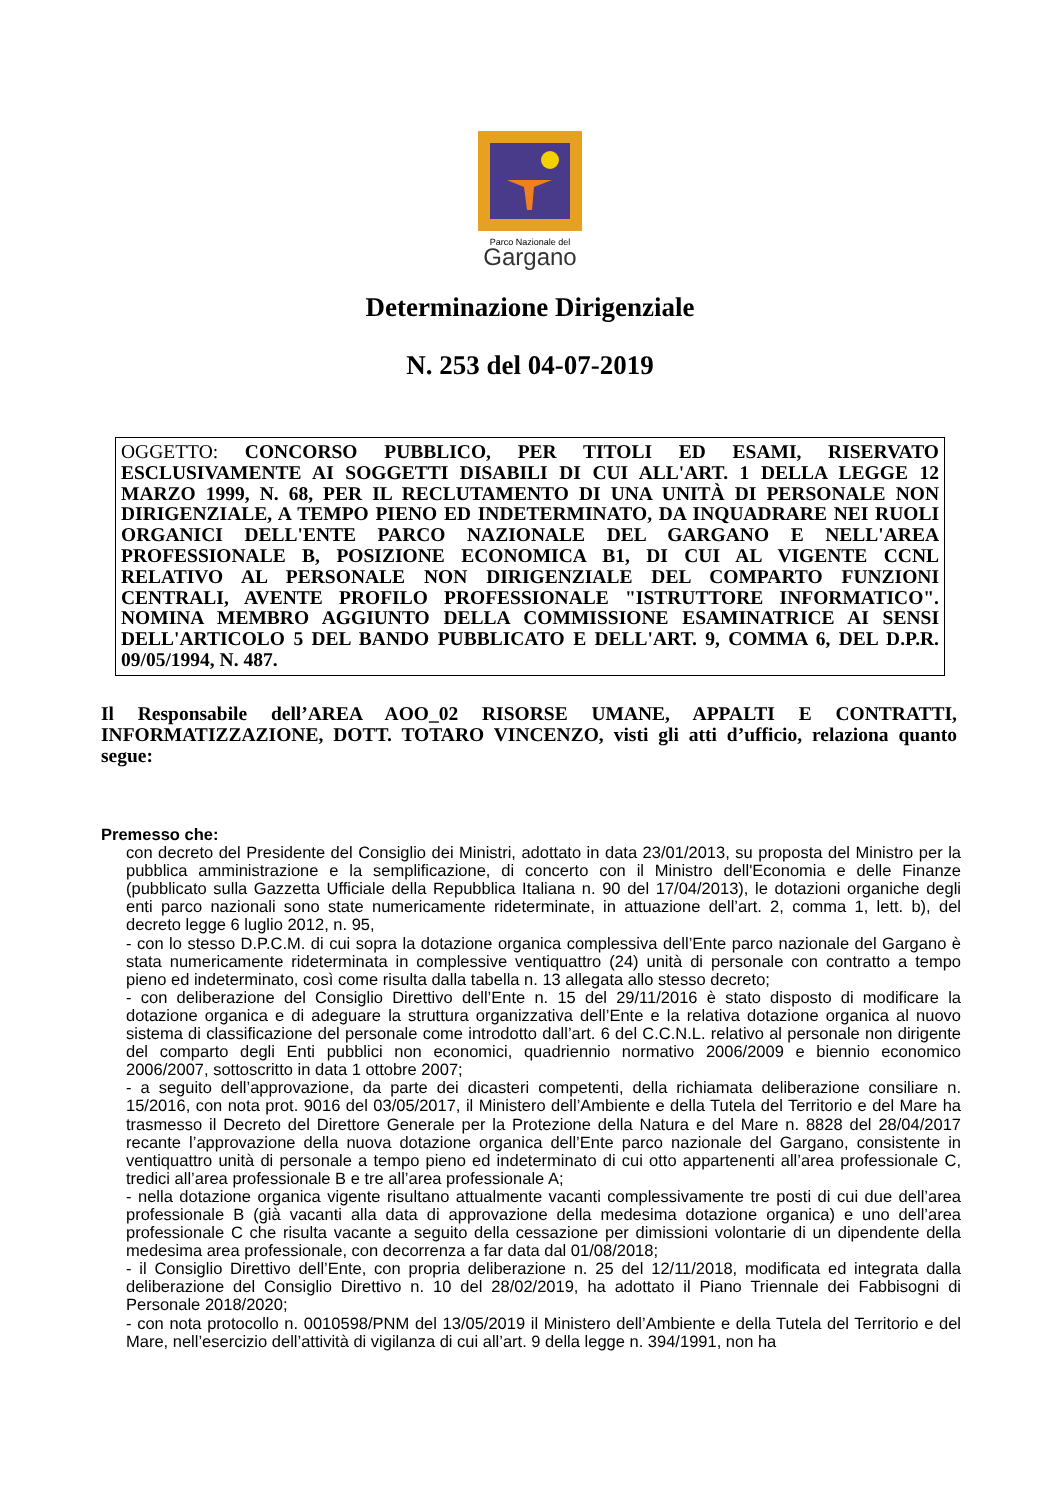Parco Nazionale del
Gargano
Determinazione Dirigenziale
N. 253 del 04-07-2019
OGGETTO: CONCORSO PUBBLICO, PER TITOLI ED ESAMI, RISERVATO ESCLUSIVAMENTE AI SOGGETTI DISABILI DI CUI ALL'ART. 1 DELLA LEGGE 12 MARZO 1999, N. 68, PER IL RECLUTAMENTO DI UNA UNITÀ DI PERSONALE NON DIRIGENZIALE, A TEMPO PIENO ED INDETERMINATO, DA INQUADRARE NEI RUOLI ORGANICI DELL'ENTE PARCO NAZIONALE DEL GARGANO E NELL'AREA PROFESSIONALE B, POSIZIONE ECONOMICA B1, DI CUI AL VIGENTE CCNL RELATIVO AL PERSONALE NON DIRIGENZIALE DEL COMPARTO FUNZIONI CENTRALI, AVENTE PROFILO PROFESSIONALE "ISTRUTTORE INFORMATICO". NOMINA MEMBRO AGGIUNTO DELLA COMMISSIONE ESAMINATRICE AI SENSI DELL'ARTICOLO 5 DEL BANDO PUBBLICATO E DELL'ART. 9, COMMA 6, DEL D.P.R. 09/05/1994, N. 487.
Il Responsabile dell’AREA AOO_02 RISORSE UMANE, APPALTI E CONTRATTI, INFORMATIZZAZIONE, DOTT. TOTARO VINCENZO, visti gli atti d’ufficio, relaziona quanto segue:
Premesso che:
con decreto del Presidente del Consiglio dei Ministri, adottato in data 23/01/2013, su proposta del Ministro per la pubblica amministrazione e la semplificazione, di concerto con il Ministro dell'Economia e delle Finanze (pubblicato sulla Gazzetta Ufficiale della Repubblica Italiana n. 90 del 17/04/2013), le dotazioni organiche degli enti parco nazionali sono state numericamente rideterminate, in attuazione dell’art. 2, comma 1, lett. b), del decreto legge 6 luglio 2012, n. 95,
- con lo stesso D.P.C.M. di cui sopra la dotazione organica complessiva dell’Ente parco nazionale del Gargano è stata numericamente rideterminata in complessive ventiquattro (24) unità di personale con contratto a tempo pieno ed indeterminato, così come risulta dalla tabella n. 13 allegata allo stesso decreto;
- con deliberazione del Consiglio Direttivo dell’Ente n. 15 del 29/11/2016 è stato disposto di modificare la dotazione organica e di adeguare la struttura organizzativa dell’Ente e la relativa dotazione organica al nuovo sistema di classificazione del personale come introdotto dall’art. 6 del C.C.N.L. relativo al personale non dirigente del comparto degli Enti pubblici non economici, quadriennio normativo 2006/2009 e biennio economico 2006/2007, sottoscritto in data 1 ottobre 2007;
- a seguito dell’approvazione, da parte dei dicasteri competenti, della richiamata deliberazione consiliare n. 15/2016, con nota prot. 9016 del 03/05/2017, il Ministero dell’Ambiente e della Tutela del Territorio e del Mare ha trasmesso il Decreto del Direttore Generale per la Protezione della Natura e del Mare n. 8828 del 28/04/2017 recante l’approvazione della nuova dotazione organica dell’Ente parco nazionale del Gargano, consistente in ventiquattro unità di personale a tempo pieno ed indeterminato di cui otto appartenenti all’area professionale C, tredici all’area professionale B e tre all’area professionale A;
- nella dotazione organica vigente risultano attualmente vacanti complessivamente tre posti di cui due dell’area professionale B (già vacanti alla data di approvazione della medesima dotazione organica) e uno dell’area professionale C che risulta vacante a seguito della cessazione per dimissioni volontarie di un dipendente della medesima area professionale, con decorrenza a far data dal 01/08/2018;
- il Consiglio Direttivo dell’Ente, con propria deliberazione n. 25 del 12/11/2018, modificata ed integrata dalla deliberazione del Consiglio Direttivo n. 10 del 28/02/2019, ha adottato il Piano Triennale dei Fabbisogni di Personale 2018/2020;
- con nota protocollo n. 0010598/PNM del 13/05/2019 il Ministero dell’Ambiente e della Tutela del Territorio e del Mare, nell’esercizio dell’attività di vigilanza di cui all’art. 9 della legge n. 394/1991, non ha